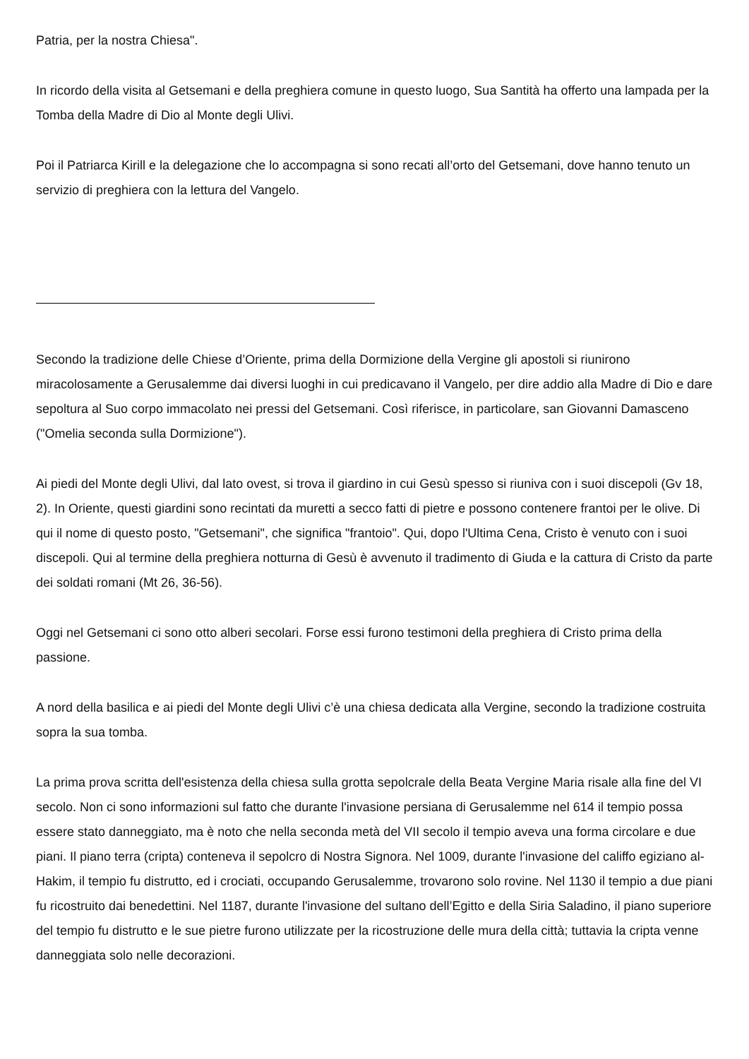Patria, per la nostra Chiesa".
In ricordo della visita al Getsemani e della preghiera comune in questo luogo, Sua Santità ha offerto una lampada per la Tomba della Madre di Dio al Monte degli Ulivi.
Poi il Patriarca Kirill e la delegazione che lo accompagna si sono recati all’orto del Getsemani, dove hanno tenuto un servizio di preghiera con la lettura del Vangelo.
Secondo la tradizione delle Chiese d’Oriente, prima della Dormizione della Vergine gli apostoli si riunirono miracolosamente a Gerusalemme dai diversi luoghi in cui predicavano il Vangelo, per dire addio alla Madre di Dio e dare sepoltura al Suo corpo immacolato nei pressi del Getsemani. Così riferisce, in particolare, san Giovanni Damasceno ("Omelia seconda sulla Dormizione").
Ai piedi del Monte degli Ulivi, dal lato ovest, si trova il giardino in cui Gesù spesso si riuniva con i suoi discepoli (Gv 18, 2). In Oriente, questi giardini sono recintati da muretti a secco fatti di pietre e possono contenere frantoi per le olive. Di qui il nome di questo posto, "Getsemani", che significa "frantoio". Qui, dopo l'Ultima Cena, Cristo è venuto con i suoi discepoli. Qui al termine della preghiera notturna di Gesù è avvenuto il tradimento di Giuda e la cattura di Cristo da parte dei soldati romani (Mt 26, 36-56).
Oggi nel Getsemani ci sono otto alberi secolari. Forse essi furono testimoni della preghiera di Cristo prima della passione.
A nord della basilica e ai piedi del Monte degli Ulivi c’è una chiesa dedicata alla Vergine, secondo la tradizione costruita sopra la sua tomba.
La prima prova scritta dell'esistenza della chiesa sulla grotta sepolcrale della Beata Vergine Maria risale alla fine del VI secolo. Non ci sono informazioni sul fatto che durante l'invasione persiana di Gerusalemme nel 614 il tempio possa essere stato danneggiato, ma è noto che nella seconda metà del VII secolo il tempio aveva una forma circolare e due piani. Il piano terra (cripta) conteneva il sepolcro di Nostra Signora. Nel 1009, durante l'invasione del califfo egiziano al-Hakim, il tempio fu distrutto, ed i crociati, occupando Gerusalemme, trovarono solo rovine. Nel 1130 il tempio a due piani fu ricostruito dai benedettini. Nel 1187, durante l'invasione del sultano dell’Egitto e della Siria Saladino, il piano superiore del tempio fu distrutto e le sue pietre furono utilizzate per la ricostruzione delle mura della città; tuttavia la cripta venne danneggiata solo nelle decorazioni.